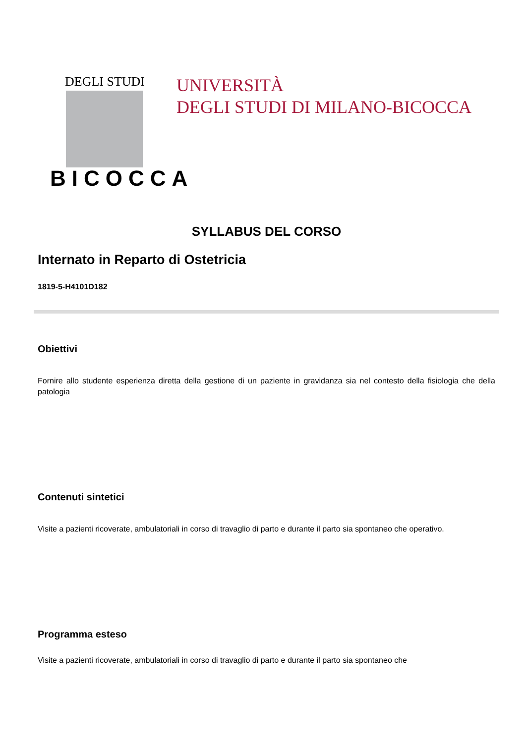DEGLI STUDI
BICOCCA
UNIVERSITÀ
DEGLI STUDI DI MILANO-BICOCCA
SYLLABUS DEL CORSO
Internato in Reparto di Ostetricia
1819-5-H4101D182
Obiettivi
Fornire allo studente esperienza diretta della gestione di un paziente in gravidanza sia nel contesto della fisiologia che della patologia
Contenuti sintetici
Visite a pazienti ricoverate, ambulatoriali in corso di travaglio di parto e durante il parto sia spontaneo che operativo.
Programma esteso
Visite a pazienti ricoverate, ambulatoriali in corso di travaglio di parto e durante il parto sia spontaneo che